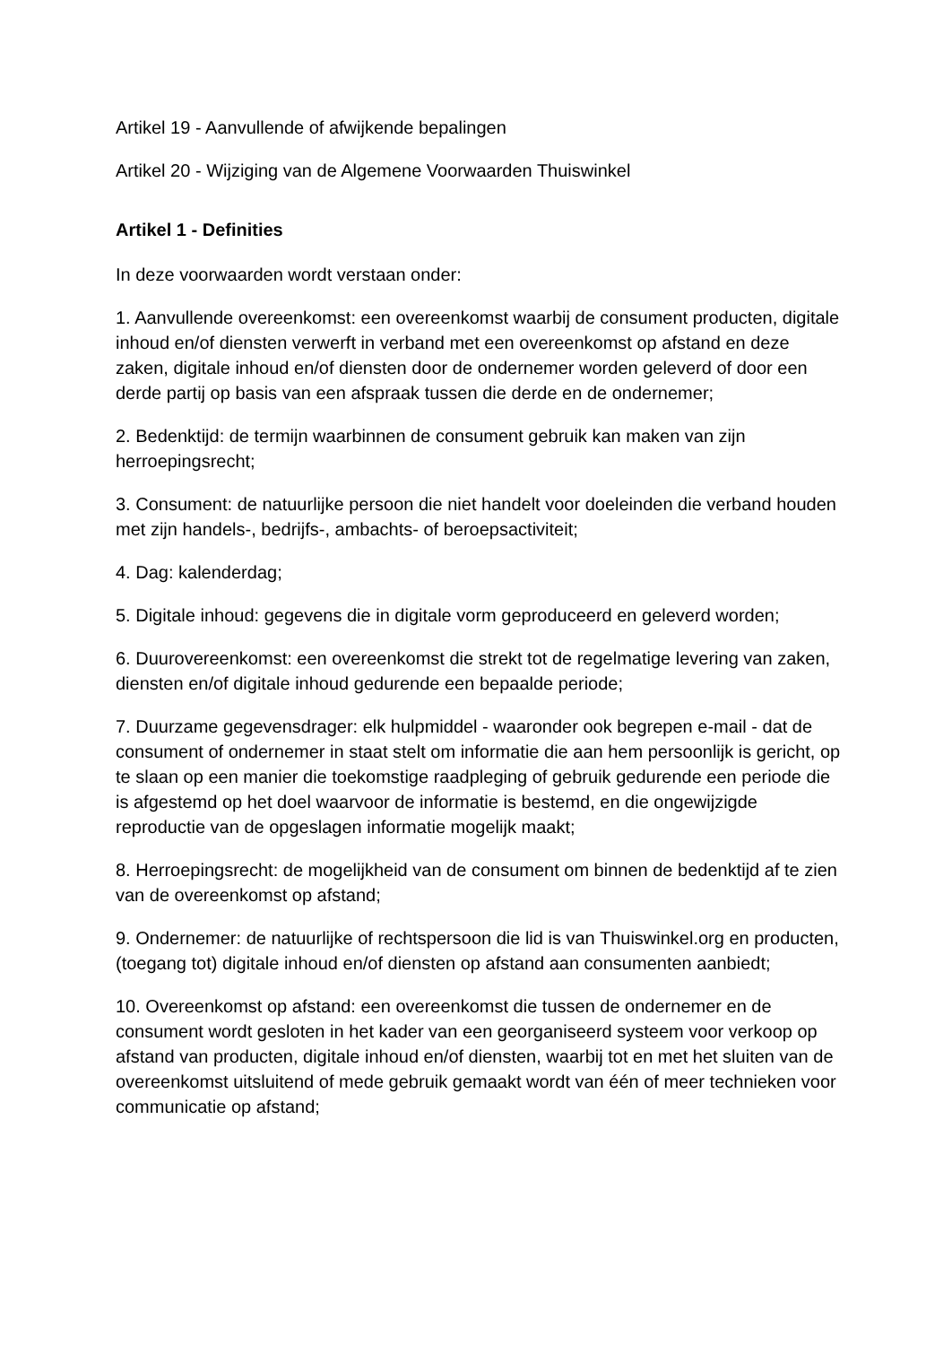Artikel 19 - Aanvullende of afwijkende bepalingen
Artikel 20 - Wijziging van de Algemene Voorwaarden Thuiswinkel
Artikel 1 - Definities
In deze voorwaarden wordt verstaan onder:
1. Aanvullende overeenkomst: een overeenkomst waarbij de consument producten, digitale inhoud en/of diensten verwerft in verband met een overeenkomst op afstand en deze zaken, digitale inhoud en/of diensten door de ondernemer worden geleverd of door een derde partij op basis van een afspraak tussen die derde en de ondernemer;
2. Bedenktijd: de termijn waarbinnen de consument gebruik kan maken van zijn herroepingsrecht;
3. Consument: de natuurlijke persoon die niet handelt voor doeleinden die verband houden met zijn handels-, bedrijfs-, ambachts- of beroepsactiviteit;
4. Dag: kalenderdag;
5. Digitale inhoud: gegevens die in digitale vorm geproduceerd en geleverd worden;
6. Duurovereenkomst: een overeenkomst die strekt tot de regelmatige levering van zaken, diensten en/of digitale inhoud gedurende een bepaalde periode;
7. Duurzame gegevensdrager: elk hulpmiddel - waaronder ook begrepen e-mail - dat de consument of ondernemer in staat stelt om informatie die aan hem persoonlijk is gericht, op te slaan op een manier die toekomstige raadpleging of gebruik gedurende een periode die is afgestemd op het doel waarvoor de informatie is bestemd, en die ongewijzigde reproductie van de opgeslagen informatie mogelijk maakt;
8. Herroepingsrecht: de mogelijkheid van de consument om binnen de bedenktijd af te zien van de overeenkomst op afstand;
9. Ondernemer: de natuurlijke of rechtspersoon die lid is van Thuiswinkel.org en producten, (toegang tot) digitale inhoud en/of diensten op afstand aan consumenten aanbiedt;
10. Overeenkomst op afstand: een overeenkomst die tussen de ondernemer en de consument wordt gesloten in het kader van een georganiseerd systeem voor verkoop op afstand van producten, digitale inhoud en/of diensten, waarbij tot en met het sluiten van de overeenkomst uitsluitend of mede gebruik gemaakt wordt van één of meer technieken voor communicatie op afstand;